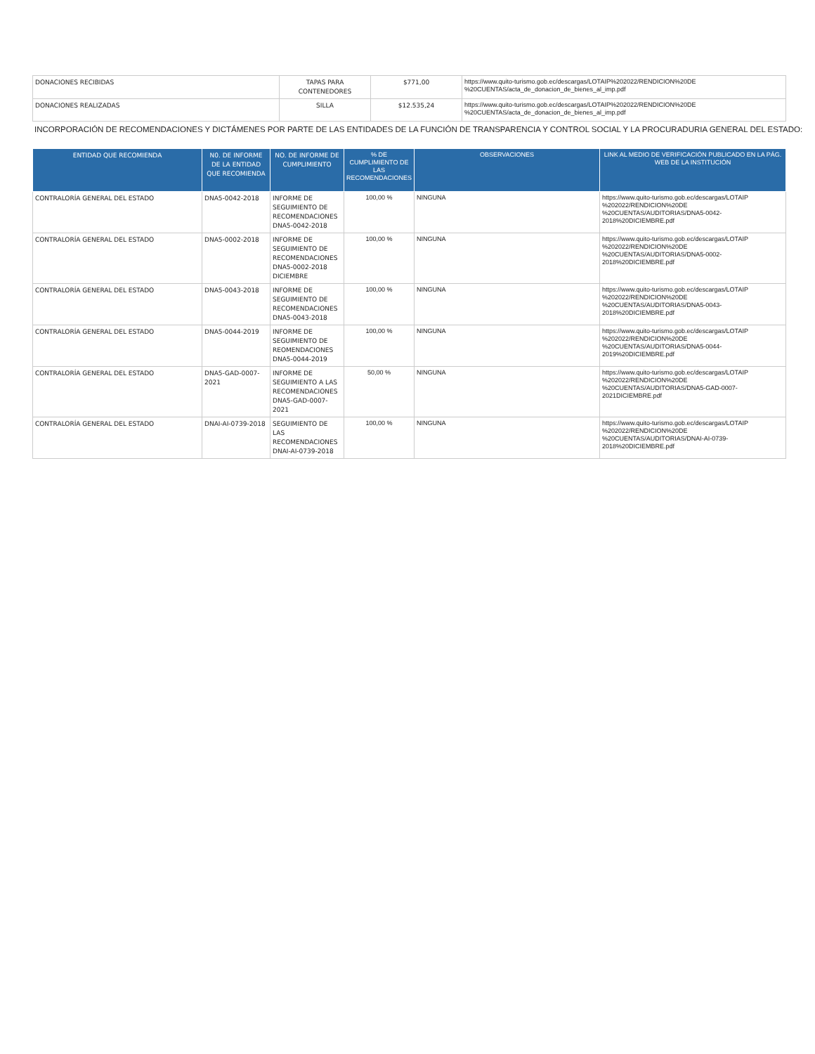| DONACIONES RECIBIDAS | TAPAS PARA CONTENEDORES | $771,00 | https://www.quito-turismo.gob.ec/descargas/LOTAIP%202022/RENDICION%20DE %20CUENTAS/acta_de_donacion_de_bienes_al_imp.pdf |
| DONACIONES REALIZADAS | SILLA | $12.535,24 | https://www.quito-turismo.gob.ec/descargas/LOTAIP%202022/RENDICION%20DE %20CUENTAS/acta_de_donacion_de_bienes_al_imp.pdf |
INCORPORACIÓN DE RECOMENDACIONES Y DICTÁMENES POR PARTE DE LAS ENTIDADES DE LA FUNCIÓN DE TRANSPARENCIA Y CONTROL SOCIAL Y LA PROCURADURIA GENERAL DEL ESTADO:
| ENTIDAD QUE RECOMIENDA | N0. DE INFORME DE LA ENTIDAD QUE RECOMIENDA | NO. DE INFORME DE CUMPLIMIENTO | % DE CUMPLIMIENTO DE LAS RECOMENDACIONES | OBSERVACIONES | LINK AL MEDIO DE VERIFICACIÓN PUBLICADO EN LA PÁG. WEB DE LA INSTITUCIÓN |
| --- | --- | --- | --- | --- | --- |
| CONTRALORÍA GENERAL DEL ESTADO | DNA5-0042-2018 | INFORME DE SEGUIMIENTO DE RECOMENDACIONES DNA5-0042-2018 | 100,00 % | NINGUNA | https://www.quito-turismo.gob.ec/descargas/LOTAIP %202022/RENDICION%20DE %20CUENTAS/AUDITORIAS/DNA5-0042-2018%20DICIEMBRE.pdf |
| CONTRALORÍA GENERAL DEL ESTADO | DNA5-0002-2018 | INFORME DE SEGUIMIENTO DE RECOMENDACIONES DNA5-0002-2018 DICIEMBRE | 100,00 % | NINGUNA | https://www.quito-turismo.gob.ec/descargas/LOTAIP %202022/RENDICION%20DE %20CUENTAS/AUDITORIAS/DNA5-0002-2018%20DICIEMBRE.pdf |
| CONTRALORÍA GENERAL DEL ESTADO | DNA5-0043-2018 | INFORME DE SEGUIMIENTO DE RECOMENDACIONES DNA5-0043-2018 | 100,00 % | NINGUNA | https://www.quito-turismo.gob.ec/descargas/LOTAIP %202022/RENDICION%20DE %20CUENTAS/AUDITORIAS/DNA5-0043-2018%20DICIEMBRE.pdf |
| CONTRALORÍA GENERAL DEL ESTADO | DNA5-0044-2019 | INFORME DE SEGUIMIENTO DE REOMENDACIONES DNA5-0044-2019 | 100,00 % | NINGUNA | https://www.quito-turismo.gob.ec/descargas/LOTAIP %202022/RENDICION%20DE %20CUENTAS/AUDITORIAS/DNA5-0044-2019%20DICIEMBRE.pdf |
| CONTRALORÍA GENERAL DEL ESTADO | DNA5-GAD-0007-2021 | INFORME DE SEGUIMIENTO A LAS RECOMENDACIONES DNA5-GAD-0007-2021 | 50,00 % | NINGUNA | https://www.quito-turismo.gob.ec/descargas/LOTAIP %202022/RENDICION%20DE %20CUENTAS/AUDITORIAS/DNA5-GAD-0007-2021DICIEMBRE.pdf |
| CONTRALORÍA GENERAL DEL ESTADO | DNAI-AI-0739-2018 | SEGUIMIENTO DE LAS RECOMENDACIONES DNAI-AI-0739-2018 | 100,00 % | NINGUNA | https://www.quito-turismo.gob.ec/descargas/LOTAIP %202022/RENDICION%20DE %20CUENTAS/AUDITORIAS/DNAI-AI-0739-2018%20DICIEMBRE.pdf |